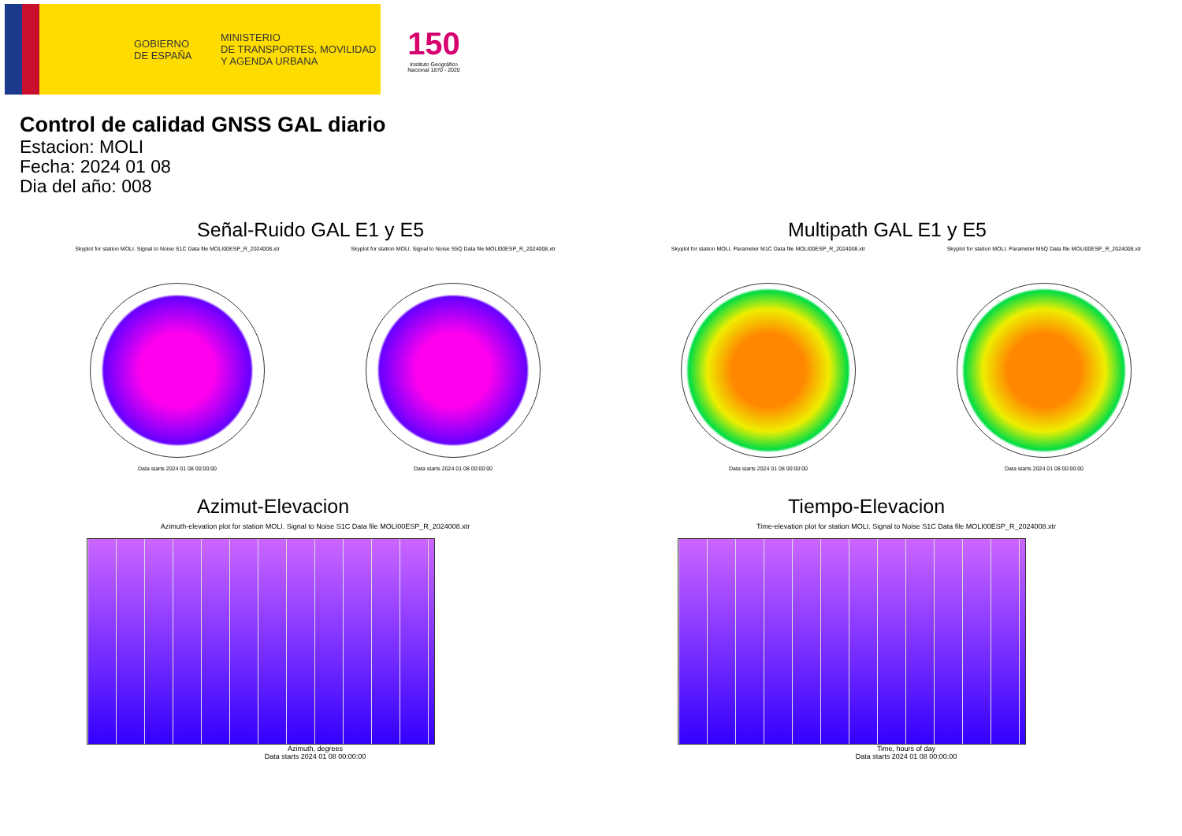GOBIERNO
DE ESPAÑA
MINISTERIO
DE TRANSPORTES, MOVILIDAD
Y AGENDA URBANA
150
Instituto Geográfico
Nacional 1870 - 2020
Control de calidad GNSS GAL diario
Estacion: MOLI
Fecha: 2024 01 08
Dia del año: 008
Señal-Ruido GAL E1 y E5
Skyplot for station MOLI. Signal to Noise S1C Data file MOLI00ESP_R_2024008.xtr
Data starts 2024 01 08 00:00:00
Skyplot for station MOLI. Signal to Noise S5Q Data file MOLI00ESP_R_2024008.xtr
Data starts 2024 01 08 00:00:00
Multipath GAL E1 y E5
Skyplot for station MOLI. Parameter M1C Data file MOLI00ESP_R_2024008.xtr
Data starts 2024 01 08 00:00:00
Skyplot for station MOLI. Parameter M5Q Data file MOLI00ESP_R_2024008.xtr
Data starts 2024 01 08 00:00:00
Azimut-Elevacion
Azimuth-elevation plot for station MOLI. Signal to Noise S1C Data file MOLI00ESP_R_2024008.xtr
Azimuth, degrees
Data starts 2024 01 08 00:00:00
Tiempo-Elevacion
Time-elevation plot for station MOLI. Signal to Noise S1C Data file MOLI00ESP_R_2024008.xtr
Time, hours of day
Data starts 2024 01 08 00:00:00